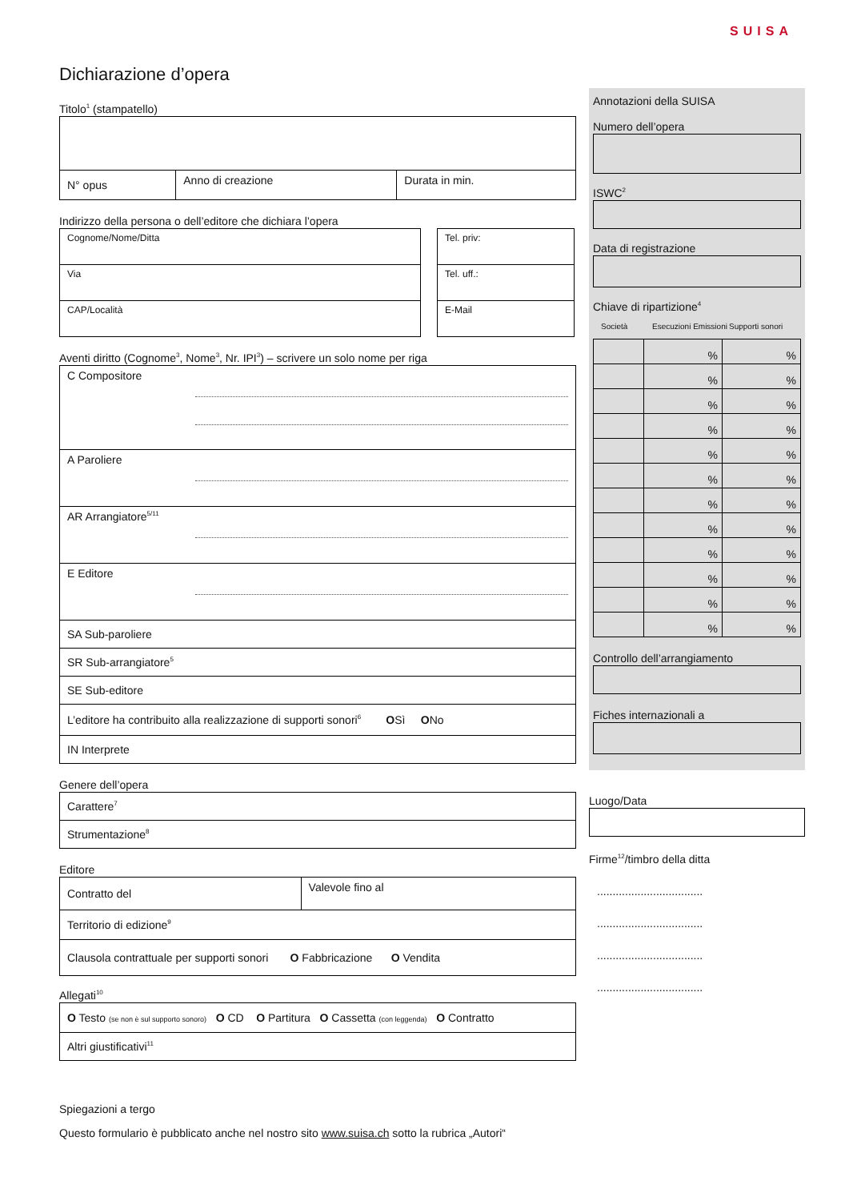SUISA
Dichiarazione d’opera
Titolo<sup>1</sup> (stampatello)
| N° opus | Anno di creazione | Durata in min. |
Indirizzo della persona o dell’editore che dichiara l’opera
| Cognome/Nome/Ditta |
| Via |
| CAP/Località |
| Tel. priv: |
| Tel. uff.: |
| E-Mail |
Aventi diritto (Cognome<sup>3</sup>, Nome<sup>3</sup>, Nr. IPI<sup>3</sup>) – scrivere un solo nome per riga
| C Compositore |
| A Paroliere |
| AR Arrangiatore<sup>5/11</sup> |
| E Editore |
| SA Sub-paroliere |
| SR Sub-arrangiatore<sup>5</sup> |
| SE Sub-editore |
| L’editore ha contribuito alla realizzazione di supporti sonori<sup>6</sup> O Sì O No |
| IN Interprete |
Genere dell’opera
| Carattere<sup>7</sup> |
| Strumentazione<sup>8</sup> |
Editore
| Contratto del | Valevole fino al |
| Territorio di edizione<sup>9</sup> | |
| Clausola contrattuale per supporti sonori O Fabbricazione O Vendita | |
Allegati<sup>10</sup>
| O Testo (se non è sul supporto sonoro) O CD O Partitura O Cassetta (con leggenda) O Contratto |
| Altri giustificativi<sup>11</sup> |
Spiegazioni a tergo
Questo formulario è pubblicato anche nel nostro sito www.suisa.ch sotto la rubrica „Autori“
Annotazioni della SUISA
Numero dell’opera
ISWC<sup>2</sup>
Data di registrazione
Chiave di ripartizione<sup>4</sup>
Società Esecuzioni Emissioni Supporti sonori
| | % | % |
| | % | % |
| | % | % |
| | % | % |
| | % | % |
| | % | % |
| | % | % |
| | % | % |
| | % | % |
| | % | % |
| | % | % |
| | % | % |
Controllo dell’arrangiamento
Fiches internazionali a
Luogo/Data
Firme<sup>12</sup>/timbro della ditta
..................................
..................................
..................................
..................................